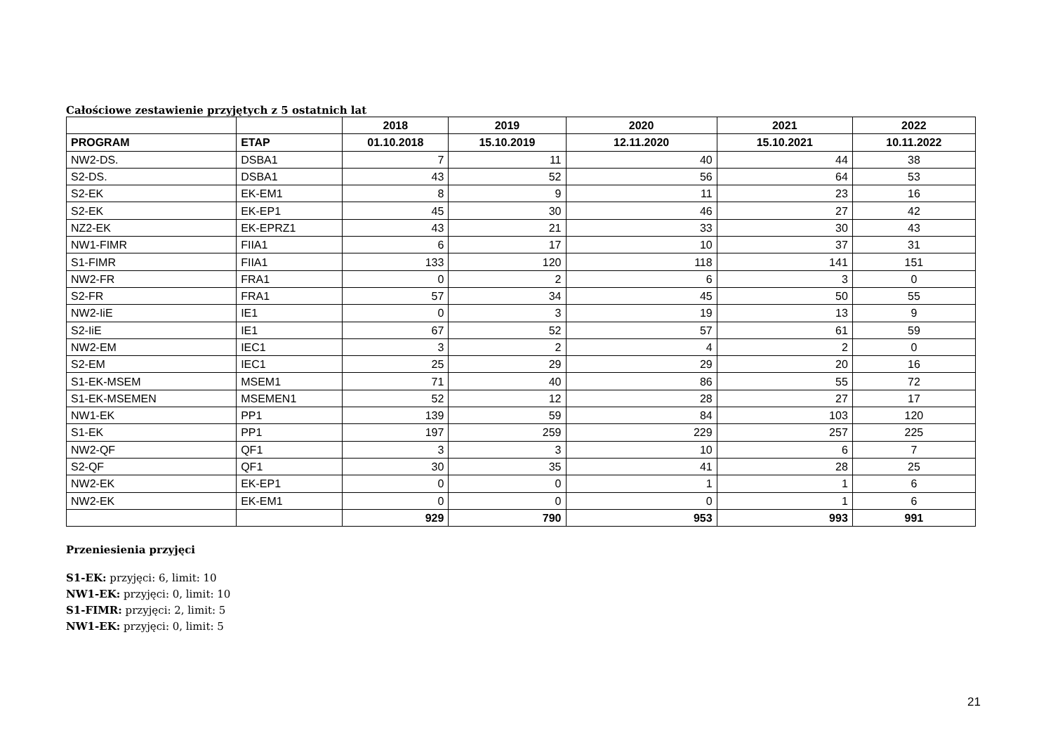Całościowe zestawienie przyjętych z 5 ostatnich lat
| | | 2018 | 2019 | 2020 | 2021 | 2022 |
| --- | --- | --- | --- | --- | --- | --- |
| PROGRAM | ETAP | 01.10.2018 | 15.10.2019 | 12.11.2020 | 15.10.2021 | 10.11.2022 |
| NW2-DS. | DSBA1 | 7 | 11 | 40 | 44 | 38 |
| S2-DS. | DSBA1 | 43 | 52 | 56 | 64 | 53 |
| S2-EK | EK-EM1 | 8 | 9 | 11 | 23 | 16 |
| S2-EK | EK-EP1 | 45 | 30 | 46 | 27 | 42 |
| NZ2-EK | EK-EPRZ1 | 43 | 21 | 33 | 30 | 43 |
| NW1-FIMR | FIIA1 | 6 | 17 | 10 | 37 | 31 |
| S1-FIMR | FIIA1 | 133 | 120 | 118 | 141 | 151 |
| NW2-FR | FRA1 | 0 | 2 | 6 | 3 | 0 |
| S2-FR | FRA1 | 57 | 34 | 45 | 50 | 55 |
| NW2-IiE | IE1 | 0 | 3 | 19 | 13 | 9 |
| S2-IiE | IE1 | 67 | 52 | 57 | 61 | 59 |
| NW2-EM | IEC1 | 3 | 2 | 4 | 2 | 0 |
| S2-EM | IEC1 | 25 | 29 | 29 | 20 | 16 |
| S1-EK-MSEM | MSEM1 | 71 | 40 | 86 | 55 | 72 |
| S1-EK-MSEMEN | MSEMEN1 | 52 | 12 | 28 | 27 | 17 |
| NW1-EK | PP1 | 139 | 59 | 84 | 103 | 120 |
| S1-EK | PP1 | 197 | 259 | 229 | 257 | 225 |
| NW2-QF | QF1 | 3 | 3 | 10 | 6 | 7 |
| S2-QF | QF1 | 30 | 35 | 41 | 28 | 25 |
| NW2-EK | EK-EP1 | 0 | 0 | 1 | 1 | 6 |
| NW2-EK | EK-EM1 | 0 | 0 | 0 | 1 | 6 |
| | | 929 | 790 | 953 | 993 | 991 |
Przeniesienia przyjęci
S1-EK: przyjęci: 6, limit: 10
NW1-EK: przyjęci: 0, limit: 10
S1-FIMR: przyjęci: 2, limit: 5
NW1-EK: przyjęci: 0, limit: 5
21